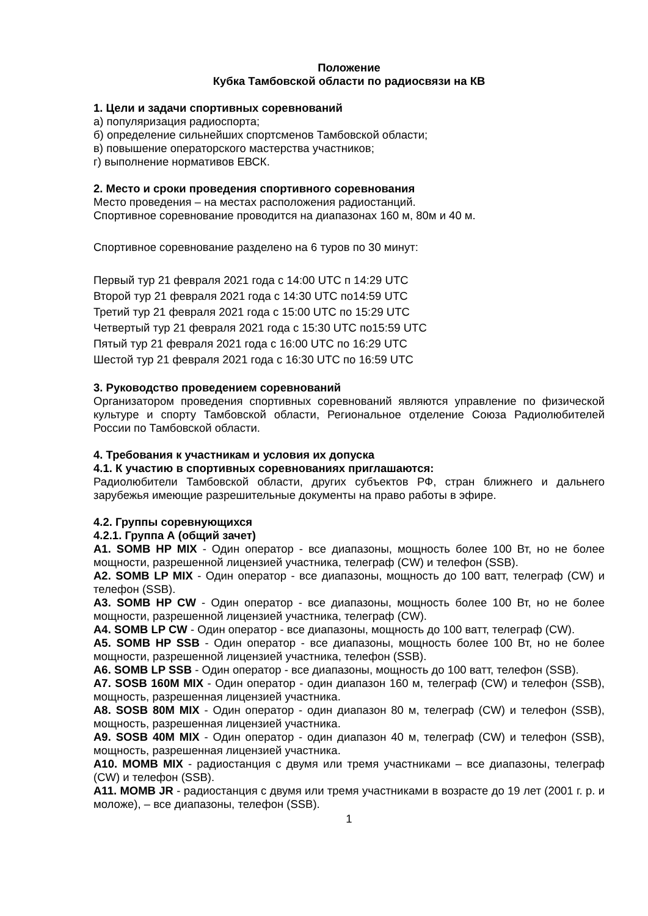Положение
Кубка Тамбовской области по радиосвязи на КВ
1. Цели и задачи спортивных соревнований
а) популяризация радиоспорта;
б) определение сильнейших спортсменов Тамбовской области;
в) повышение операторского мастерства участников;
г) выполнение нормативов ЕВСК.
2. Место и сроки проведения спортивного соревнования
Место проведения – на местах расположения радиостанций.
Спортивное соревнование проводится на диапазонах 160 м, 80м и 40 м.
Спортивное соревнование разделено на 6 туров по 30 минут:
Первый тур 21 февраля 2021 года с 14:00 UTC п 14:29 UTC
Второй тур 21 февраля 2021 года с 14:30 UTC по14:59 UTC
Третий тур 21 февраля 2021 года с 15:00 UTC по 15:29 UTC
Четвертый тур 21 февраля 2021 года с 15:30 UTC по15:59 UTC
Пятый тур 21 февраля 2021 года с 16:00 UTC по 16:29 UTC
Шестой тур 21 февраля 2021 года с 16:30 UTC по 16:59 UTC
3. Руководство проведением соревнований
Организатором проведения спортивных соревнований являются управление по физической культуре и спорту Тамбовской области, Региональное отделение Союза Радиолюбителей России по Тамбовской области.
4. Требования к участникам и условия их допуска
4.1. К участию в спортивных соревнованиях приглашаются:
Радиолюбители Тамбовской области, других субъектов РФ, стран ближнего и дальнего зарубежья имеющие разрешительные документы на право работы в эфире.
4.2. Группы соревнующихся
4.2.1. Группа А (общий зачет)
А1. SOMB HP MIX - Один оператор - все диапазоны, мощность более 100 Вт, но не более мощности, разрешенной лицензией участника, телеграф (CW) и телефон (SSB).
А2. SOMB LP MIX - Один оператор - все диапазоны, мощность до 100 ватт, телеграф (CW) и телефон (SSB).
А3. SOMB HP CW - Один оператор - все диапазоны, мощность более 100 Вт, но не более мощности, разрешенной лицензией участника, телеграф (CW).
А4. SOMB LP CW - Один оператор - все диапазоны, мощность до 100 ватт, телеграф (CW).
А5. SOMB HP SSB - Один оператор - все диапазоны, мощность более 100 Вт, но не более мощности, разрешенной лицензией участника, телефон (SSB).
А6. SOMB LP SSB - Один оператор - все диапазоны, мощность до 100 ватт, телефон (SSB).
А7. SOSB 160M MIX - Один оператор - один диапазон 160 м, телеграф (CW) и телефон (SSB), мощность, разрешенная лицензией участника.
А8. SOSB 80M MIX - Один оператор - один диапазон 80 м, телеграф (CW) и телефон (SSB), мощность, разрешенная лицензией участника.
А9. SOSB 40M MIX - Один оператор - один диапазон 40 м, телеграф (CW) и телефон (SSB), мощность, разрешенная лицензией участника.
А10. MOMB MIX - радиостанция с двумя или тремя участниками – все диапазоны, телеграф (CW) и телефон (SSB).
А11. MOMB JR - радиостанция с двумя или тремя участниками в возрасте до 19 лет (2001 г. р. и моложе), – все диапазоны, телефон (SSB).
1